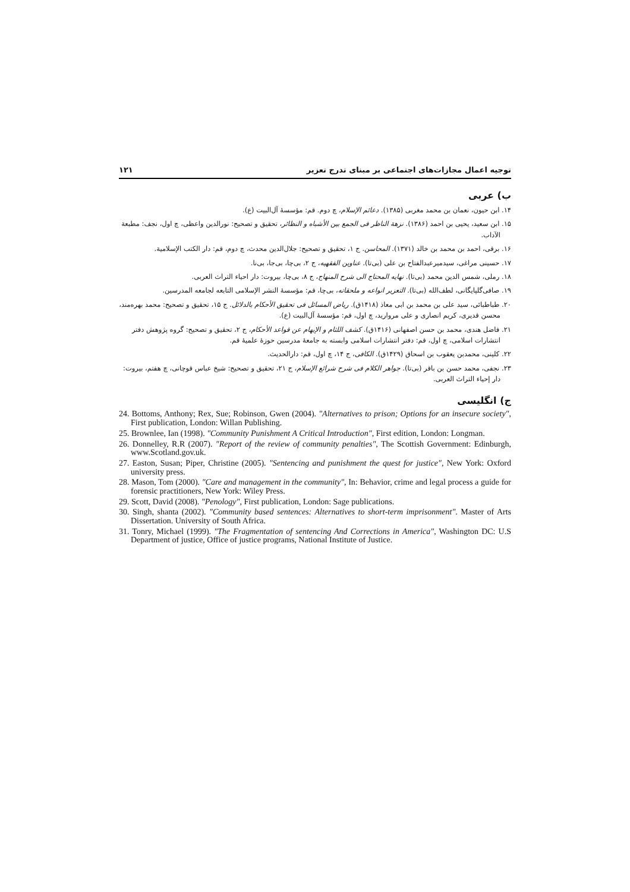توجیه اعمال مجازات‌های اجتماعی بر مبنای تدرج تعزیر ۱۲۱
ب) عربی
۱۴. ابن حیون، نعمان بن محمد مغربی (۱۳۸۵). دعائم الإسلام، چ دوم. قم: مؤسسهٔ آل‌البیت (ع).
۱۵. ابن سعید، یحیی بن احمد (۱۳۸۶). نزهة الناظر فی الجمع بین الأشباه و النظائر، تحقیق و تصحیح: نورالدین واعظی، چ اول، نجف: مطبعة الآداب.
۱۶. برقی، احمد بن محمد بن خالد (۱۳۷۱). المحاسن. ج ۱، تحقیق و تصحیح: جلال‌الدین محدث، چ دوم، قم: دار الکتب الإسلامیة.
۱۷. حسینی مراغی، سیدمیرعبدالفتاح بن علی (بی‌تا). عناوین الفقهیه، ج ۲، بی‌چا، بی‌جا، بی‌نا.
۱۸. رملی، شمس الدین محمد (بی‌تا). نهایه المحتاج الی شرح المنهاج، ج ۸، بی‌چا، بیروت: دار احیاء التراث العربی.
۱۹. صافی‌گلپایگانی، لطف‌الله (بی‌تا). التعزیر انواعه و ملحقاته، بی‌چا، قم: مؤسسهٔ النشر الإسلامی التابعه لجامعه المدرسین.
۲۰. طباطبائی، سید علی بن محمد بن ابی معاذ (۱۴۱۸ق). ریاض المسائل فی تحقیق الأحکام بالدلائل. ج ۱۵، تحقیق و تصحیح: محمد بهره‌مند، محسن قدیری، کریم انصاری و علی مروارید، چ اول، قم: مؤسسهٔ آل‌البیت (ع).
۲۱. فاضل هندی، محمد بن حسن اصفهانی (۱۴۱۶ق). کشف اللثام و الإبهام عن قواعد الأحکام، ج ۲، تحقیق و تصحیح: گروه پژوهش دفتر انتشارات اسلامی، چ اول، قم: دفتر انتشارات اسلامی وابسته به جامعهٔ مدرسین حوزهٔ علمیهٔ قم.
۲۲. کلینی، محمدبن یعقوب بن اسحاق (۱۴۲۹ق). الکافی، ج ۱۴، چ اول، قم: دارالحدیث.
۲۳. نجفی، محمد حسن بن باقر (بی‌تا). جواهر الکلام فی شرح شرائع الإسلام، ج ۲۱، تحقیق و تصحیح: شیخ عباس قوچانی، چ هفتم، بیروت: دار إحیاء التراث العربی.
ج) انگلیسی
24. Bottoms, Anthony; Rex, Sue; Robinson, Gwen (2004). "Alternatives to prison; Options for an insecure society", First publication, London: Willan Publishing.
25. Brownlee, Ian (1998). "Community Punishment A Critical Introduction", First edition, London: Longman.
26. Donnelley, R.R (2007). "Report of the review of community penalties", The Scottish Government: Edinburgh, www.Scotland.gov.uk.
27. Easton, Susan; Piper, Christine (2005). "Sentencing and punishment the quest for justice", New York: Oxford university press.
28. Mason, Tom (2000). "Care and management in the community", In: Behavior, crime and legal process a guide for forensic practitioners, New York: Wiley Press.
29. Scott, David (2008). "Penology", First publication, London: Sage publications.
30. Singh, shanta (2002). "Community based sentences: Alternatives to short-term imprisonment". Master of Arts Dissertation. University of South Africa.
31. Tonry, Michael (1999). "The Fragmentation of sentencing And Corrections in America", Washington DC: U.S Department of justice, Office of justice programs, National Institute of Justice.